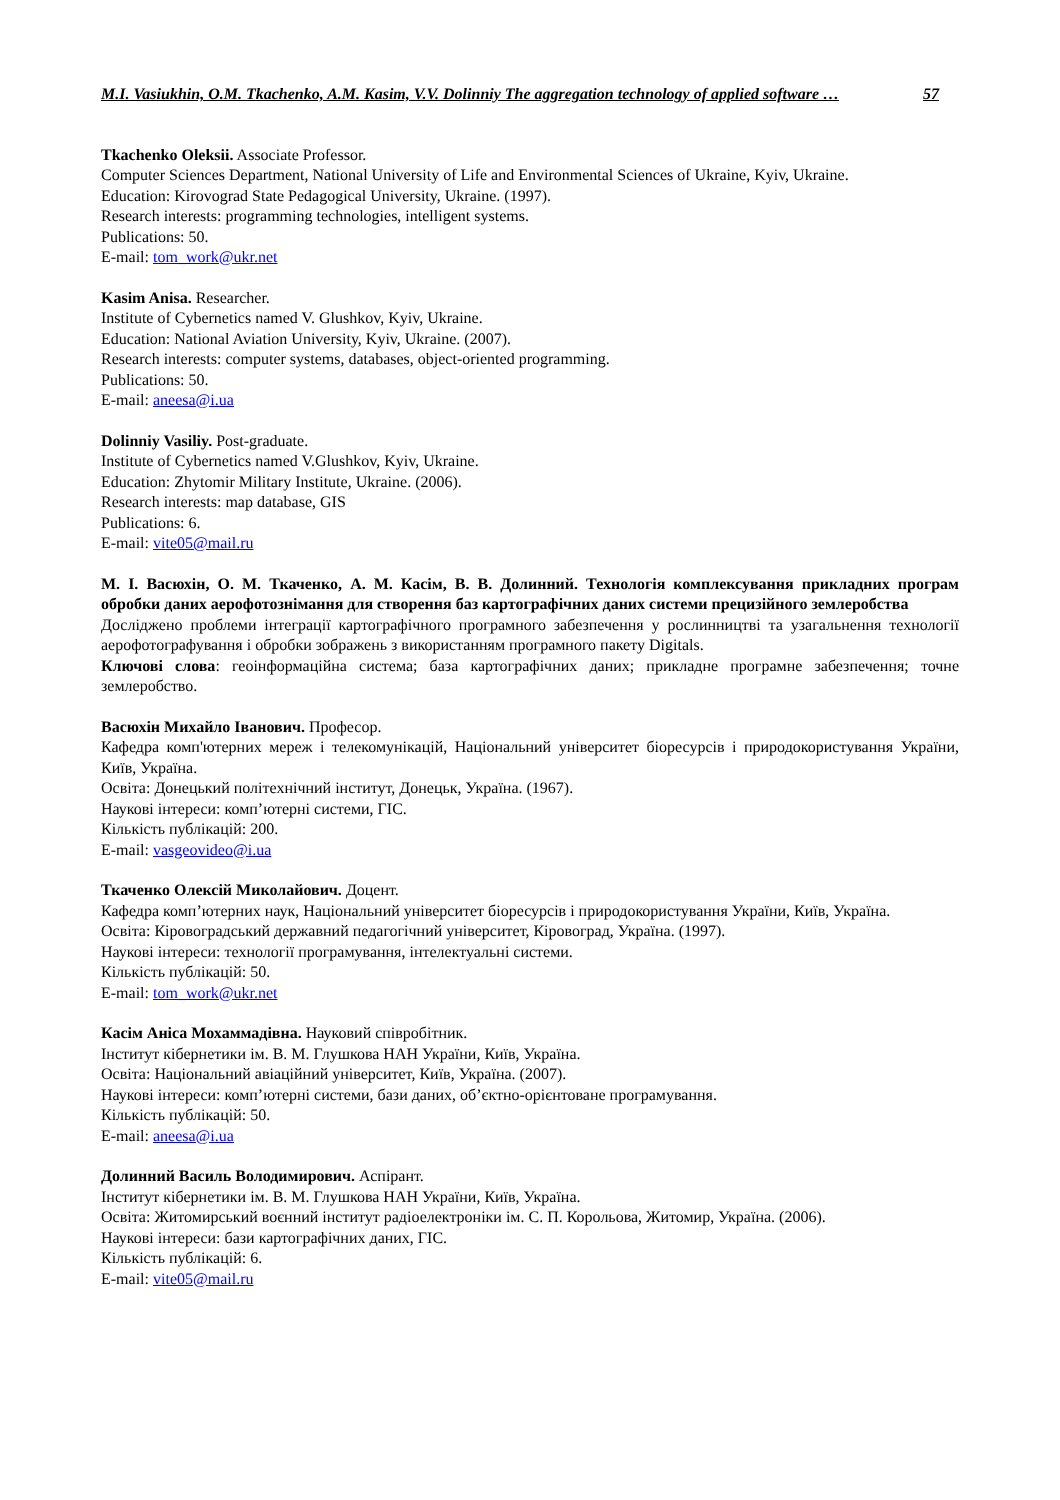M.I. Vasiukhin, O.M. Tkachenko, A.M. Kasim, V.V. Dolinniy The aggregation technology of applied software … 57
Tkachenko Oleksii. Associate Professor.
Computer Sciences Department, National University of Life and Environmental Sciences of Ukraine, Kyiv, Ukraine.
Education: Kirovograd State Pedagogical University, Ukraine. (1997).
Research interests: programming technologies, intelligent systems.
Publications: 50.
E-mail: tom_work@ukr.net
Kasim Anisa. Researcher.
Institute of Cybernetics named V. Glushkov, Kyiv, Ukraine.
Education: National Aviation University, Kyiv, Ukraine. (2007).
Research interests: computer systems, databases, object-oriented programming.
Publications: 50.
E-mail: aneesa@i.ua
Dolinniy Vasiliy. Post-graduate.
Institute of Cybernetics named V.Glushkov, Kyiv, Ukraine.
Education: Zhytomir Military Institute, Ukraine. (2006).
Research interests: map database, GIS
Publications: 6.
E-mail: vite05@mail.ru
М. І. Васюхін, О. М. Ткаченко, А. М. Касім, В. В. Долинний. Технологія комплексування прикладних програм обробки даних аерофотознімання для створення баз картографічних даних системи прецизійного землеробства
Досліджено проблеми інтеграції картографічного програмного забезпечення у рослинництві та узагальнення технології аерофотографування і обробки зображень з використанням програмного пакету Digitals.
Ключові слова: геоінформаційна система; база картографічних даних; прикладне програмне забезпечення; точне землеробство.
Васюхін Михайло Іванович. Професор.
Кафедра комп'ютерних мереж і телекомунікацій, Національний університет біоресурсів і природокористування України, Київ, Україна.
Освіта: Донецький політехнічний інститут, Донецьк, Україна. (1967).
Наукові інтереси: комп’ютерні системи, ГІС.
Кількість публікацій: 200.
E-mail: vasgeovideo@i.ua
Ткаченко Олексій Миколайович. Доцент.
Кафедра комп’ютерних наук, Національний університет біоресурсів і природокористування України, Київ, Україна.
Освіта: Кіровоградський державний педагогічний університет, Кіровоград, Україна. (1997).
Наукові інтереси: технології програмування, інтелектуальні системи.
Кількість публікацій: 50.
E-mail: tom_work@ukr.net
Касім Аніса Мохаммадівна. Науковий співробітник.
Інститут кібернетики ім. В. М. Глушкова НАН України, Київ, Україна.
Освіта: Національний авіаційний університет, Київ, Україна. (2007).
Наукові інтереси: комп’ютерні системи, бази даних, об’єктно-орієнтоване програмування.
Кількість публікацій: 50.
E-mail: aneesa@i.ua
Долинний Василь Володимирович. Аспірант.
Інститут кібернетики ім. В. М. Глушкова НАН України, Київ, Україна.
Освіта: Житомирський воєнний інститут радіоелектроніки ім. С. П. Корольова, Житомир, Україна. (2006).
Наукові інтереси: бази картографічних даних, ГІС.
Кількість публікацій: 6.
E-mail: vite05@mail.ru